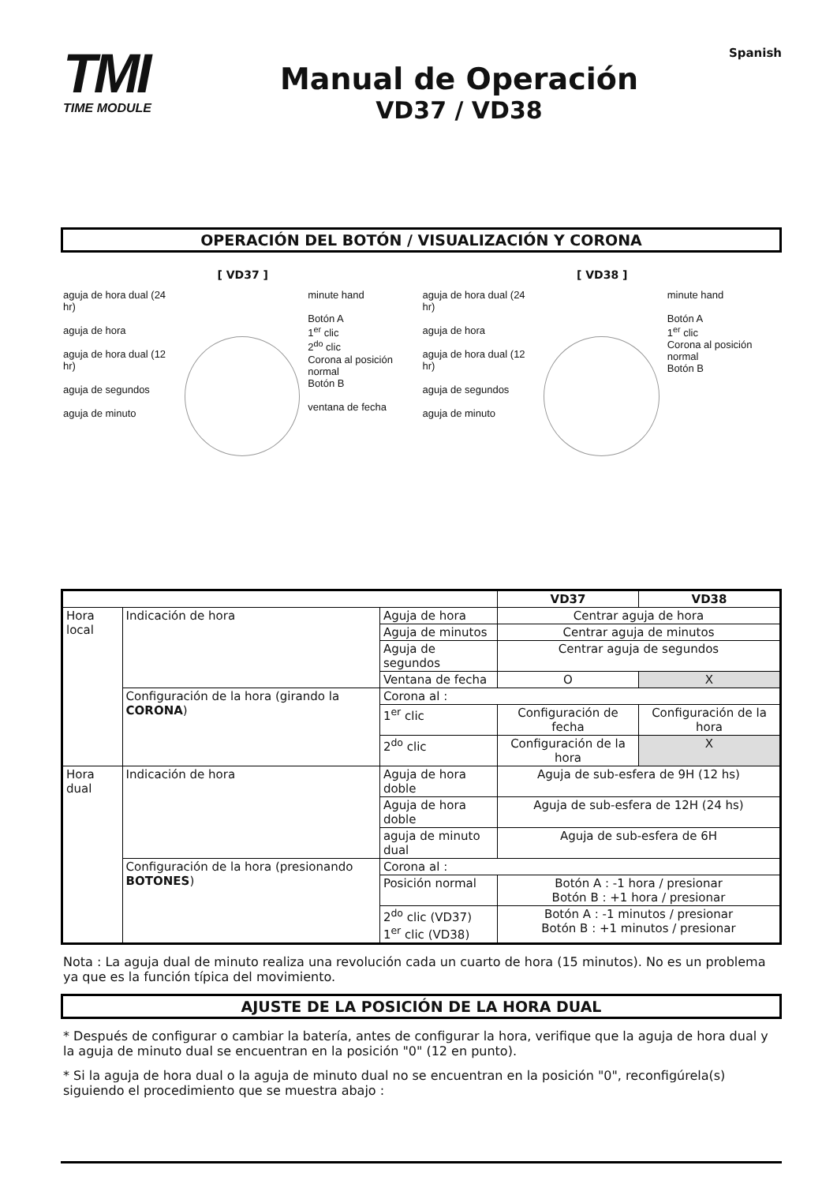TMI
TIME MODULE
Manual de Operación
VD37 / VD38
Spanish
OPERACIÓN DEL BOTÓN / VISUALIZACIÓN Y CORONA
[ VD37 ]
aguja de hora dual (24 hr)
aguja de hora
aguja de hora dual (12 hr)
aguja de segundos
aguja de minuto
minute hand
Botón A
1<sup>er</sup> clic
2<sup>do</sup> clic
Corona al posición normal
Botón B
ventana de fecha
[ VD38 ]
aguja de hora dual (24 hr)
aguja de hora
aguja de hora dual (12 hr)
aguja de segundos
aguja de minuto
minute hand
Botón A
1<sup>er</sup> clic
Corona al posición normal
Botón B
| | | | VD37 | VD38 |
| --- | --- | --- | --- | --- |
| Hora local | Indicación de hora | Aguja de hora | Centrar aguja de hora | |
| | | Aguja de minutos | Centrar aguja de minutos | |
| | | Aguja de segundos | Centrar aguja de segundos | |
| | | Ventana de fecha | O | X |
| | Configuración de la hora (girando la CORONA ) | Corona al : | | |
| | | 1<sup>er</sup> clic | Configuración de fecha | Configuración de la hora |
| | | 2<sup>do</sup> clic | Configuración de la hora | X |
| Hora dual | Indicación de hora | Aguja de hora doble | Aguja de sub-esfera de 9H (12 hs) | |
| | | Aguja de hora doble | Aguja de sub-esfera de 12H (24 hs) | |
| | | aguja de minuto dual | Aguja de sub-esfera de 6H | |
| | Configuración de la hora (presionando BOTONES ) | Corona al : | | |
| | | Posición normal | Botón A : -1 hora / presionar Botón B : +1 hora / presionar | |
| | | 2<sup>do</sup> clic (VD37) 1<sup>er</sup> clic (VD38) | Botón A : -1 minutos / presionar Botón B : +1 minutos / presionar | |
Nota : La aguja dual de minuto realiza una revolución cada un cuarto de hora (15 minutos). No es un problema ya que es la función típica del movimiento.
AJUSTE DE LA POSICIÓN DE LA HORA DUAL
* Después de configurar o cambiar la batería, antes de configurar la hora, verifique que la aguja de hora dual y la aguja de minuto dual se encuentran en la posición "0" (12 en punto).
* Si la aguja de hora dual o la aguja de minuto dual no se encuentran en la posición "0", reconfigúrela(s) siguiendo el procedimiento que se muestra abajo :